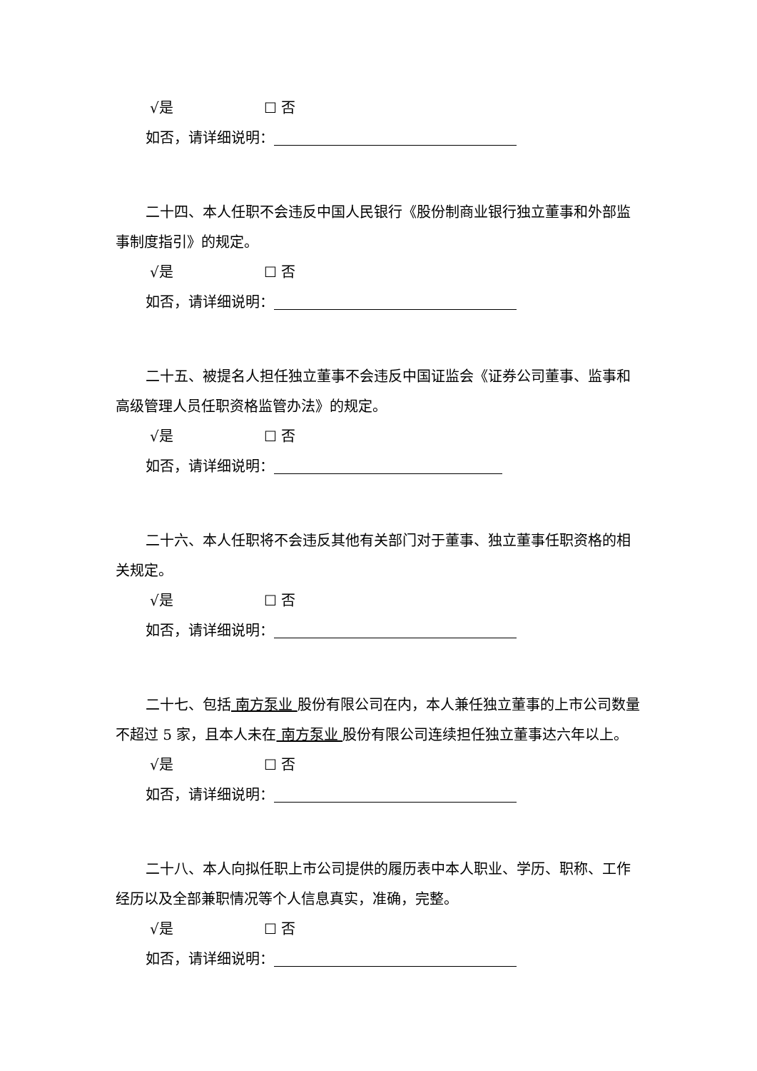√是 ☐ 否
如否，请详细说明：
二十四、本人任职不会违反中国人民银行《股份制商业银行独立董事和外部监事制度指引》的规定。
√是 ☐ 否
如否，请详细说明：
二十五、被提名人担任独立董事不会违反中国证监会《证券公司董事、监事和高级管理人员任职资格监管办法》的规定。
√是 ☐ 否
如否，请详细说明：
二十六、本人任职将不会违反其他有关部门对于董事、独立董事任职资格的相关规定。
√是 ☐ 否
如否，请详细说明：
二十七、包括 南方泵业 股份有限公司在内，本人兼任独立董事的上市公司数量不超过 5 家，且本人未在 南方泵业 股份有限公司连续担任独立董事达六年以上。
√是 ☐ 否
如否，请详细说明：
二十八、本人向拟任职上市公司提供的履历表中本人职业、学历、职称、工作经历以及全部兼职情况等个人信息真实，准确，完整。
√是 ☐ 否
如否，请详细说明：